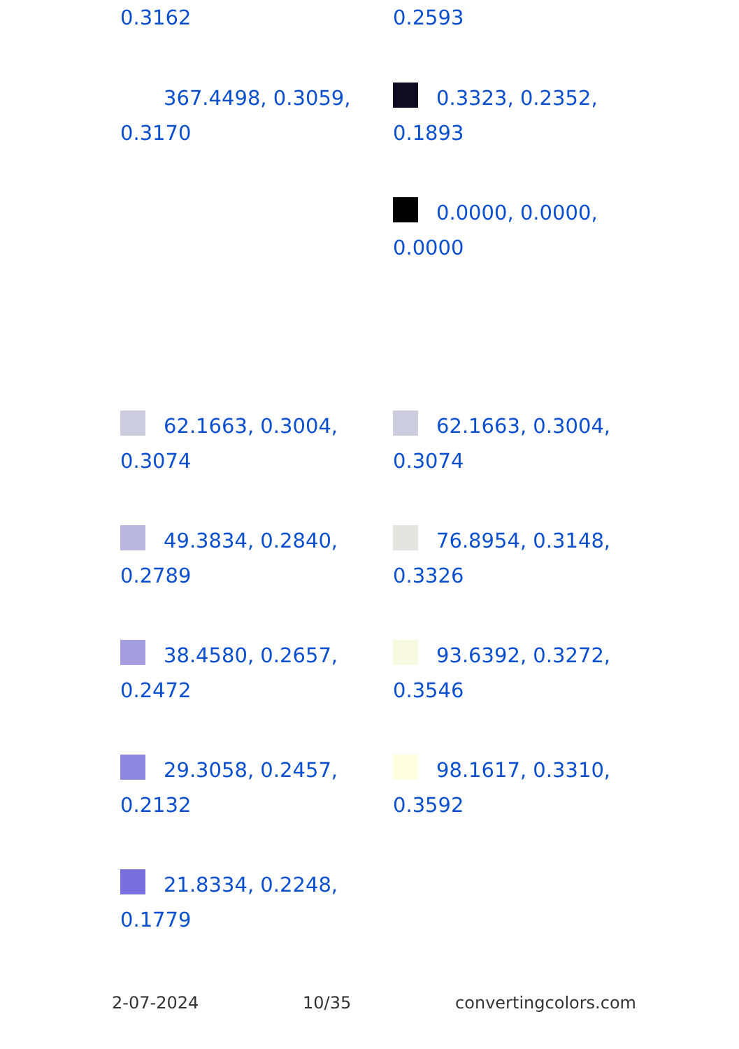0.3162 0.2593
367.4498, 0.3059, 0.3170
0.3323, 0.2352, 0.1893
0.0000, 0.0000, 0.0000
62.1663, 0.3004, 0.3074
62.1663, 0.3004, 0.3074
49.3834, 0.2840, 0.2789
76.8954, 0.3148, 0.3326
38.4580, 0.2657, 0.2472
93.6392, 0.3272, 0.3546
29.3058, 0.2457, 0.2132
98.1617, 0.3310, 0.3592
21.8334, 0.2248, 0.1779
2-07-2024 10/35 convertingcolors.com